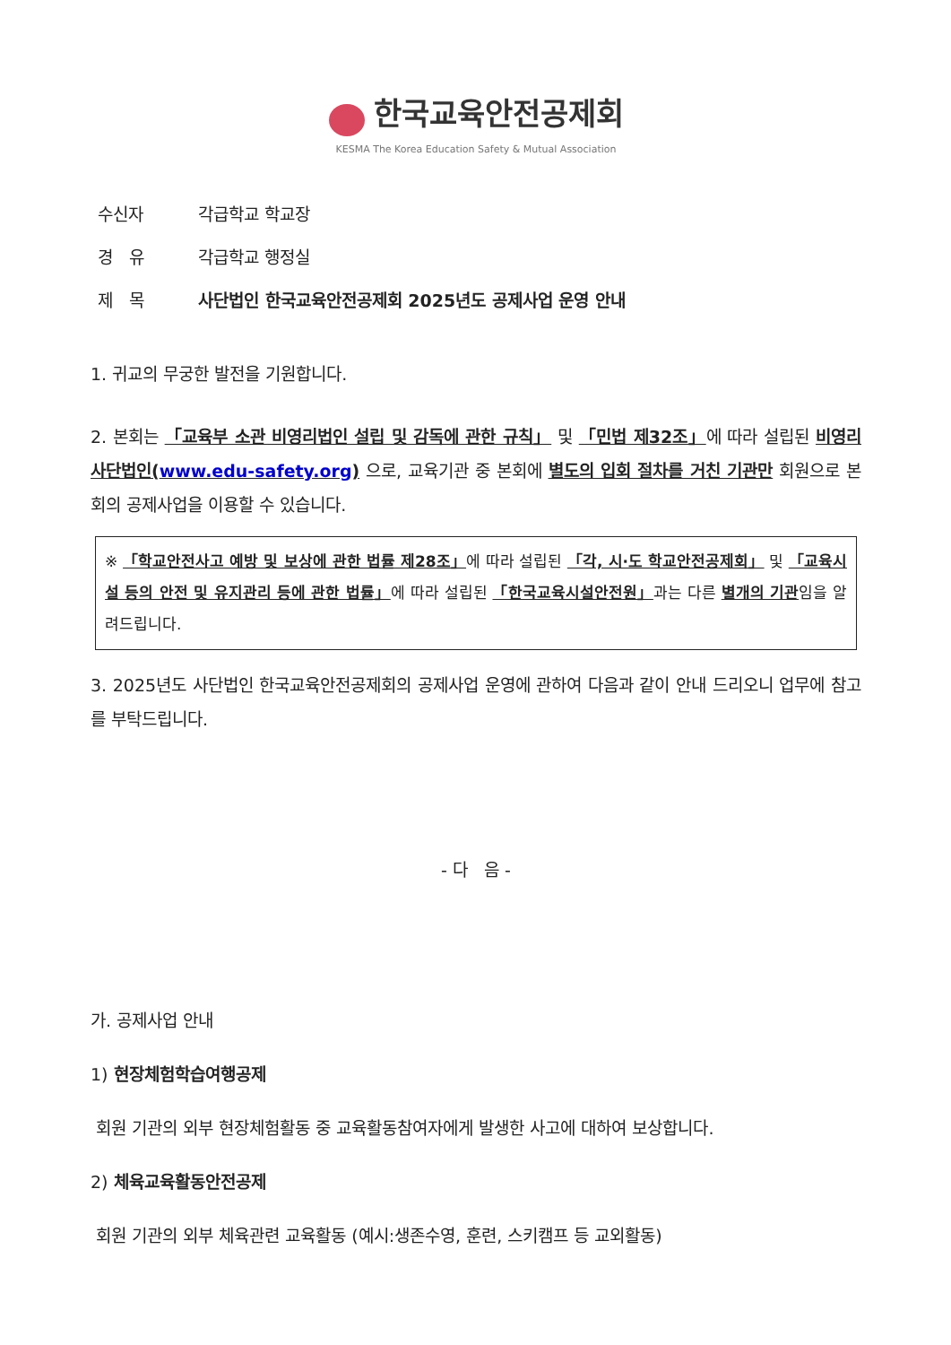한국교육안전공제회
KESMA The Korea Education Safety & Mutual Association
| 수신자 | 각급학교 학교장 |
| 경 유 | 각급학교 행정실 |
| 제 목 | 사단법인 한국교육안전공제회 2025년도 공제사업 운영 안내 |
1. 귀교의 무궁한 발전을 기원합니다.
2. 본회는 「교육부 소관 비영리법인 설립 및 감독에 관한 규칙」 및 「민법 제32조」에 따라 설립된 비영리 사단법인(www.edu-safety.org) 으로, 교육기관 중 본회에 별도의 입회 절차를 거친 기관만 회원으로 본회의 공제사업을 이용할 수 있습니다.
※ 「학교안전사고 예방 및 보상에 관한 법률 제28조」에 따라 설립된 「각, 시·도 학교안전공제회」 및 「교육시설 등의 안전 및 유지관리 등에 관한 법률」에 따라 설립된 「한국교육시설안전원」과는 다른 별개의 기관임을 알려드립니다.
3. 2025년도 사단법인 한국교육안전공제회의 공제사업 운영에 관하여 다음과 같이 안내 드리오니 업무에 참고를 부탁드립니다.
- 다 음 -
가. 공제사업 안내
1) 현장체험학습여행공제
회원 기관의 외부 현장체험활동 중 교육활동참여자에게 발생한 사고에 대하여 보상합니다.
2) 체육교육활동안전공제
회원 기관의 외부 체육관련 교육활동 (예시:생존수영, 훈련, 스키캠프 등 교외활동)